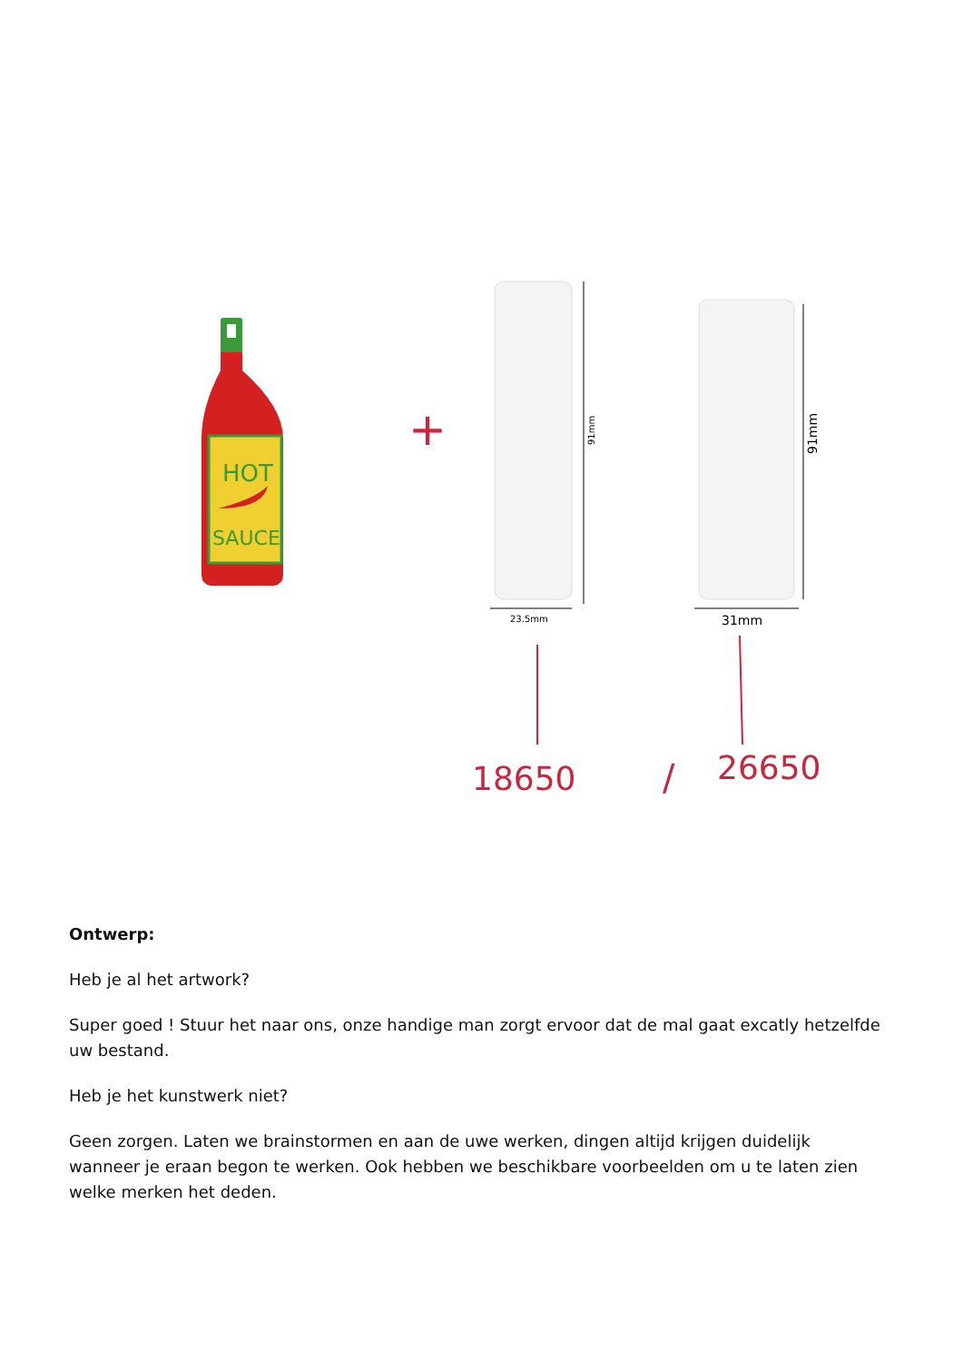HOT
SAUCE
+
91mm
23.5mm
91mm
31mm
18650
/
26650
Ontwerp:
Heb je al het artwork?
Super goed ! Stuur het naar ons, onze handige man zorgt ervoor dat de mal gaat excatly hetzelfde uw bestand.
Heb je het kunstwerk niet?
Geen zorgen. Laten we brainstormen en aan de uwe werken, dingen altijd krijgen duidelijk wanneer je eraan begon te werken. Ook hebben we beschikbare voorbeelden om u te laten zien welke merken het deden.